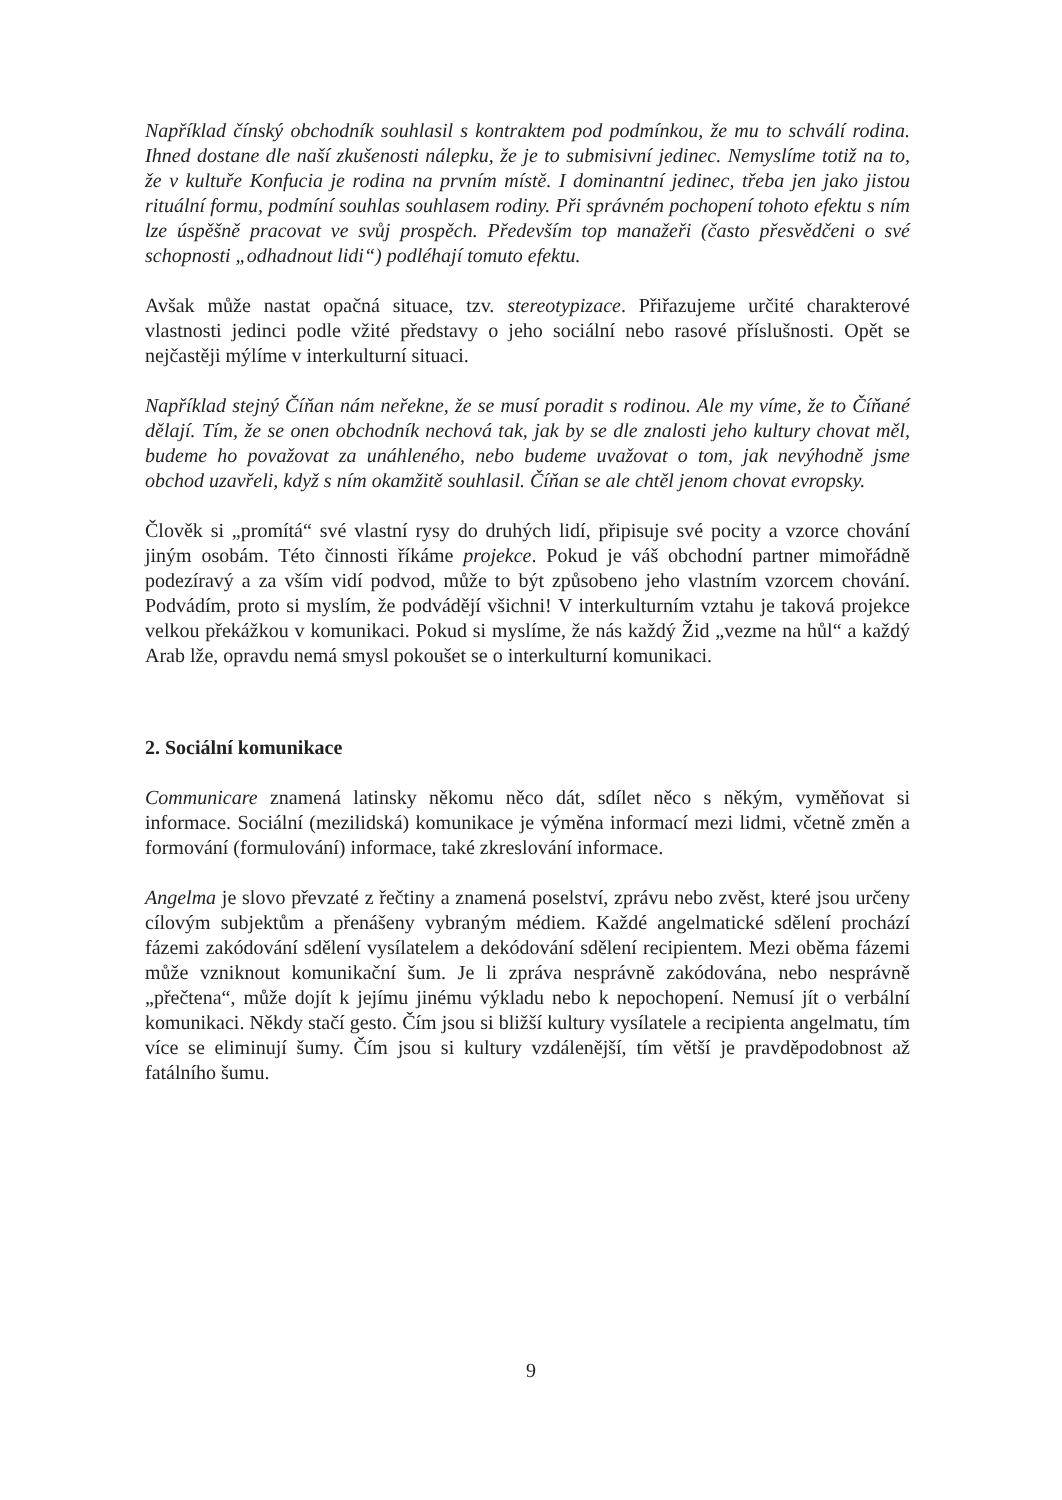Například čínský obchodník souhlasil s kontraktem pod podmínkou, že mu to schválí rodina. Ihned dostane dle naší zkušenosti nálepku, že je to submisivní jedinec. Nemyslíme totiž na to, že v kultuře Konfucia je rodina na prvním místě. I dominantní jedinec, třeba jen jako jistou rituální formu, podmíní souhlas souhlasem rodiny. Při správném pochopení tohoto efektu s ním lze úspěšně pracovat ve svůj prospěch. Především top manažeři (často přesvědčeni o své schopnosti „odhadnout lidi“) podléhají tomuto efektu.
Avšak může nastat opačná situace, tzv. stereotypizace. Přiřazujeme určité charakterové vlastnosti jedinci podle vžité představy o jeho sociální nebo rasové příslušnosti. Opět se nejčastěji mýlíme v interkulturní situaci.
Například stejný Číňan nám neřekne, že se musí poradit s rodinou. Ale my víme, že to Číňané dělají. Tím, že se onen obchodník nechová tak, jak by se dle znalosti jeho kultury chovat měl, budeme ho považovat za unáhleného, nebo budeme uvažovat o tom, jak nevýhodně jsme obchod uzavřeli, když s ním okamžitě souhlasil. Číňan se ale chtěl jenom chovat evropsky.
Člověk si „promítá“ své vlastní rysy do druhých lidí, připisuje své pocity a vzorce chování jiným osobám. Této činnosti říkáme projekce. Pokud je váš obchodní partner mimořádně podezíravý a za vším vidí podvod, může to být způsobeno jeho vlastním vzorcem chování. Podvádím, proto si myslím, že podvádějí všichni! V interkulturním vztahu je taková projekce velkou překážkou v komunikaci. Pokud si myslíme, že nás každý Žid „vezme na hůl“ a každý Arab lže, opravdu nemá smysl pokoušet se o interkulturní komunikaci.
2. Sociální komunikace
Communicare znamená latinsky někomu něco dát, sdílet něco s někým, vyměňovat si informace. Sociální (mezilidská) komunikace je výměna informací mezi lidmi, včetně změn a formování (formulování) informace, také zkreslování informace.
Angelma je slovo převzaté z řečtiny a znamená poselství, zprávu nebo zvěst, které jsou určeny cílovým subjektům a přenášeny vybraným médiem. Každé angelmatické sdělení prochází fázemi zakódování sdělení vysílatelem a dekódování sdělení recipientem. Mezi oběma fázemi může vzniknout komunikační šum. Je li zpráva nesprávně zakódována, nebo nesprávně „přečtena“, může dojít k jejímu jinému výkladu nebo k nepochopení. Nemusí jít o verbální komunikaci. Někdy stačí gesto. Čím jsou si bližší kultury vysílatele a recipienta angelmatu, tím více se eliminují šumy. Čím jsou si kultury vzdálenější, tím větší je pravděpodobnost až fatálního šumu.
9